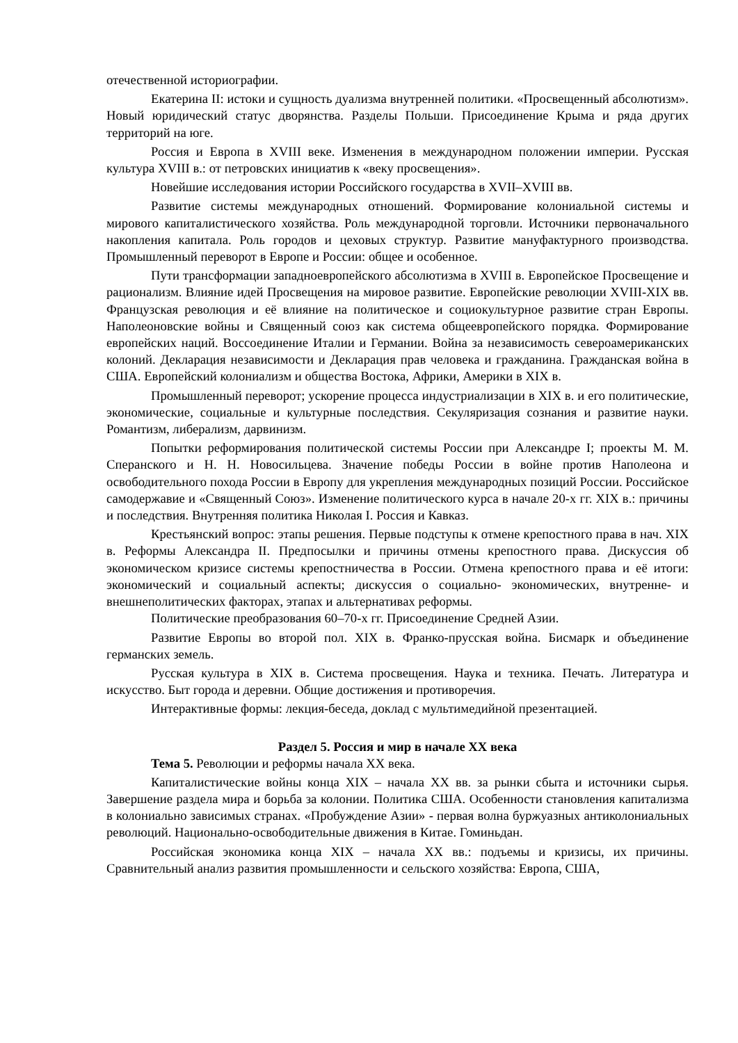отечественной историографии.
Екатерина II: истоки и сущность дуализма внутренней политики. «Просвещенный абсолютизм». Новый юридический статус дворянства. Разделы Польши. Присоединение Крыма и ряда других территорий на юге.
Россия и Европа в XVIII веке. Изменения в международном положении империи. Русская культура XVIII в.: от петровских инициатив к «веку просвещения».
Новейшие исследования истории Российского государства в XVII–XVIII вв.
Развитие системы международных отношений. Формирование колониальной системы и мирового капиталистического хозяйства. Роль международной торговли. Источники первоначального накопления капитала. Роль городов и цеховых структур. Развитие мануфактурного производства. Промышленный переворот в Европе и России: общее и особенное.
Пути трансформации западноевропейского абсолютизма в XVIII в. Европейское Просвещение и рационализм. Влияние идей Просвещения на мировое развитие. Европейские революции XVIII-XIX вв. Французская революция и её влияние на политическое и социокультурное развитие стран Европы. Наполеоновские войны и Священный союз как система общеевропейского порядка. Формирование европейских наций. Воссоединение Италии и Германии. Война за независимость североамериканских колоний. Декларация независимости и Декларация прав человека и гражданина. Гражданская война в США. Европейский колониализм и общества Востока, Африки, Америки в XIX в.
Промышленный переворот; ускорение процесса индустриализации в XIX в. и его политические, экономические, социальные и культурные последствия. Секуляризация сознания и развитие науки. Романтизм, либерализм, дарвинизм.
Попытки реформирования политической системы России при Александре I; проекты М. М. Сперанского и Н. Н. Новосильцева. Значение победы России в войне против Наполеона и освободительного похода России в Европу для укрепления международных позиций России. Российское самодержавие и «Священный Союз». Изменение политического курса в начале 20-х гг. XIX в.: причины и последствия. Внутренняя политика Николая I. Россия и Кавказ.
Крестьянский вопрос: этапы решения. Первые подступы к отмене крепостного права в нач. XIX в. Реформы Александра II. Предпосылки и причины отмены крепостного права. Дискуссия об экономическом кризисе системы крепостничества в России. Отмена крепостного права и её итоги: экономический и социальный аспекты; дискуссия о социально- экономических, внутренне- и внешнеполитических факторах, этапах и альтернативах реформы.
Политические преобразования 60–70-х гг. Присоединение Средней Азии.
Развитие Европы во второй пол. XIX в. Франко-прусская война. Бисмарк и объединение германских земель.
Русская культура в XIX в. Система просвещения. Наука и техника. Печать. Литература и искусство. Быт города и деревни. Общие достижения и противоречия.
Интерактивные формы: лекция-беседа, доклад с мультимедийной презентацией.
Раздел 5. Россия и мир в начале XX века
Тема 5. Революции и реформы начала XX века.
Капиталистические войны конца XIX – начала XX вв. за рынки сбыта и источники сырья. Завершение раздела мира и борьба за колонии. Политика США. Особенности становления капитализма в колониально зависимых странах. «Пробуждение Азии» - первая волна буржуазных антиколониальных революций. Национально-освободительные движения в Китае. Гоминьдан.
Российская экономика конца XIX – начала XX вв.: подъемы и кризисы, их причины. Сравнительный анализ развития промышленности и сельского хозяйства: Европа, США,